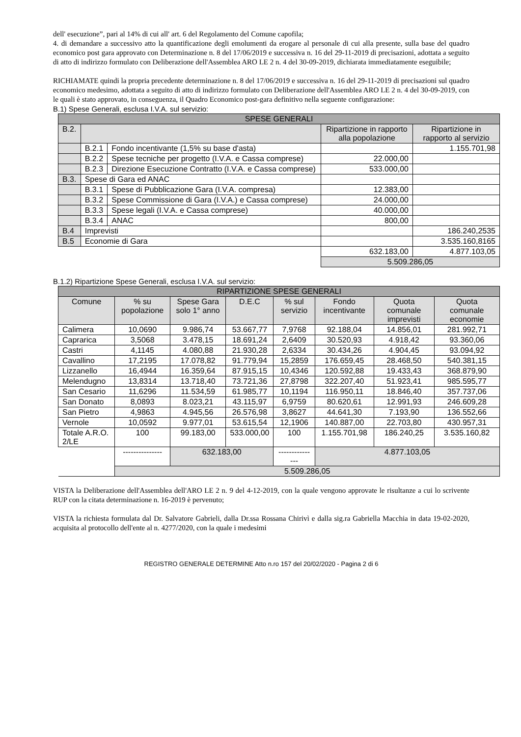dell' esecuzione”, pari al 14% di cui all' art. 6 del Regolamento del Comune capofila;
4. di demandare a successivo atto la quantificazione degli emolumenti da erogare al personale di cui alla presente, sulla base del quadro economico post gara approvato con Determinazione n. 8 del 17/06/2019 e successiva n. 16 del 29-11-2019 di precisazioni, adottata a seguito di atto di indirizzo formulato con Deliberazione dell'Assemblea ARO LE 2 n. 4 del 30-09-2019, dichiarata immediatamente eseguibile;
RICHIAMATE quindi la propria precedente determinazione n. 8 del 17/06/2019 e successiva n. 16 del 29-11-2019 di precisazioni sul quadro economico medesimo, adottata a seguito di atto di indirizzo formulato con Deliberazione dell'Assemblea ARO LE 2 n. 4 del 30-09-2019, con le quali è stato approvato, in conseguenza, il Quadro Economico post-gara definitivo nella seguente configurazione:
B.1) Spese Generali, esclusa I.V.A. sul servizio:
| SPESE GENERALI | | | | |
| --- | --- | --- | --- | --- |
| B.2. | | | Ripartizione in rapporto alla popolazione | Ripartizione in rapporto al servizio |
| | B.2.1 | Fondo incentivante (1,5% su base d'asta) | | 1.155.701,98 |
| | B.2.2 | Spese tecniche per progetto (I.V.A. e Cassa comprese) | 22.000,00 | |
| | B.2.3 | Direzione Esecuzione Contratto (I.V.A. e Cassa comprese) | 533.000,00 | |
| B.3. | Spese di Gara ed ANAC | | | |
| | B.3.1 | Spese di Pubblicazione Gara (I.V.A. compresa) | 12.383,00 | |
| | B.3.2 | Spese Commissione di Gara (I.V.A.) e Cassa comprese) | 24.000,00 | |
| | B.3.3 | Spese legali (I.V.A. e Cassa comprese) | 40.000,00 | |
| | B.3.4 | ANAC | 800,00 | |
| B.4 | Imprevisti | | | 186.240,2535 |
| B.5 | Economie di Gara | | | 3.535.160,8165 |
| | | | 632.183,00 | 4.877.103,05 |
| | | | 5.509.286,05 | |
B.1.2) Ripartizione Spese Generali, esclusa I.V.A. sul servizio:
| RIPARTIZIONE SPESE GENERALI | | | | | | | |
| --- | --- | --- | --- | --- | --- | --- | --- |
| Comune | % su popolazione | Spese Gara solo 1° anno | D.E.C | % sul servizio | Fondo incentivante | Quota comunale imprevisti | Quota comunale economie |
| Calimera | 10,0690 | 9.986,74 | 53.667,77 | 7,9768 | 92.188,04 | 14.856,01 | 281.992,71 |
| Caprarica | 3,5068 | 3.478,15 | 18.691,24 | 2,6409 | 30.520,93 | 4.918,42 | 93.360,06 |
| Castri | 4,1145 | 4.080,88 | 21.930,28 | 2,6334 | 30.434,26 | 4.904,45 | 93.094,92 |
| Cavallino | 17,2195 | 17.078,82 | 91.779,94 | 15,2859 | 176.659,45 | 28.468,50 | 540.381,15 |
| Lizzanello | 16,4944 | 16.359,64 | 87.915,15 | 10,4346 | 120.592,88 | 19.433,43 | 368.879,90 |
| Melendugno | 13,8314 | 13.718,40 | 73.721,36 | 27,8798 | 322.207,40 | 51.923,41 | 985.595,77 |
| San Cesario | 11,6296 | 11.534,59 | 61.985,77 | 10,1194 | 116.950,11 | 18.846,40 | 357.737,06 |
| San Donato | 8,0893 | 8.023,21 | 43.115,97 | 6,9759 | 80.620,61 | 12.991,93 | 246.609,28 |
| San Pietro | 4,9863 | 4.945,56 | 26.576,98 | 3,8627 | 44.641,30 | 7.193,90 | 136.552,66 |
| Vernole | 10,0592 | 9.977,01 | 53.615,54 | 12,1906 | 140.887,00 | 22.703,80 | 430.957,31 |
| Totale A.R.O. 2/LE | 100 | 99.183,00 | 533.000,00 | 100 | 1.155.701,98 | 186.240,25 | 3.535.160,82 |
| | --------------- | 632.183,00 | | --------------- | 4.877.103,05 | | |
| | 5.509.286,05 | | | | | | |
VISTA la Deliberazione dell'Assemblea dell'ARO LE 2 n. 9 del 4-12-2019, con la quale vengono approvate le risultanze a cui lo scrivente RUP con la citata determinazione n. 16-2019 è pervenuto;
VISTA la richiesta formulata dal Dr. Salvatore Gabrieli, dalla Dr.ssa Rossana Chirivì e dalla sig.ra Gabriella Macchia in data 19-02-2020, acquisita al protocollo dell'ente al n. 4277/2020, con la quale i medesimi
REGISTRO GENERALE DETERMINE Atto n.ro 157 del 20/02/2020 - Pagina 2 di 6